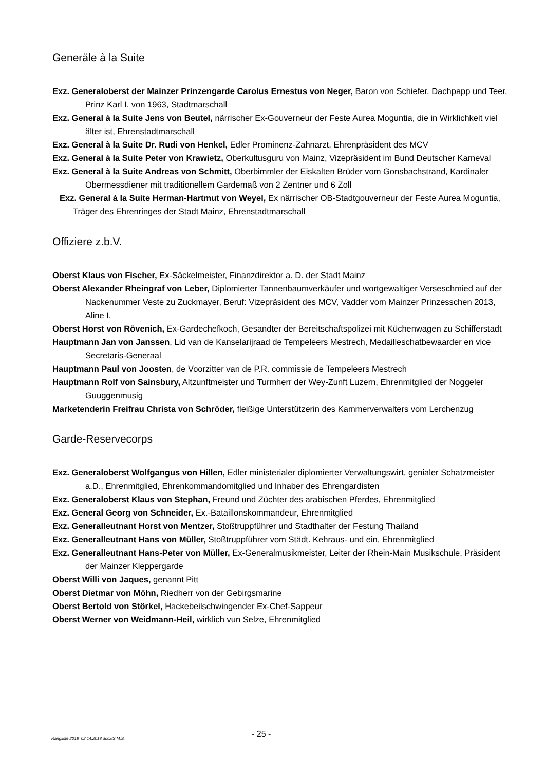Generäle à la Suite
Exz. Generaloberst der Mainzer Prinzengarde Carolus Ernestus von Neger, Baron von Schiefer, Dachpapp und Teer, Prinz Karl I. von 1963, Stadtmarschall
Exz. General à la Suite Jens von Beutel, närrischer Ex-Gouverneur der Feste Aurea Moguntia, die in Wirklichkeit viel älter ist, Ehrenstadtmarschall
Exz. General à la Suite Dr. Rudi von Henkel, Edler Prominenz-Zahnarzt, Ehrenpräsident des MCV
Exz. General à la Suite Peter von Krawietz, Oberkultusguru von Mainz, Vizepräsident im Bund Deutscher Karneval
Exz. General à la Suite Andreas von Schmitt, Oberbimmler der Eiskalten Brüder vom Gonsbachstrand, Kardinaler Obermessdiener mit traditionellem Gardemaß von 2 Zentner und 6 Zoll
Exz. General à la Suite Herman-Hartmut von Weyel, Ex närrischer OB-Stadtgouverneur der Feste Aurea Moguntia, Träger des Ehrenringes der Stadt Mainz, Ehrenstadtmarschall
Offiziere z.b.V.
Oberst Klaus von Fischer, Ex-Säckelmeister, Finanzdirektor a. D. der Stadt Mainz
Oberst Alexander Rheingraf von Leber, Diplomierter Tannenbaumverkäufer und wortgewaltiger Verseschmied auf der Nackenummer Veste zu Zuckmayer, Beruf: Vizepräsident des MCV, Vadder vom Mainzer Prinzesschen 2013, Aline I.
Oberst Horst von Rövenich, Ex-Gardechefkoch, Gesandter der Bereitschaftspolizei mit Küchenwagen zu Schifferstadt
Hauptmann Jan von Janssen, Lid van de Kanselarijraad de Tempeleers Mestrech, Medailleschatbewaarder en vice Secretaris-Generaal
Hauptmann Paul von Joosten, de Voorzitter van de P.R. commissie de Tempeleers Mestrech
Hauptmann Rolf von Sainsbury, Altzunftmeister und Turmherr der Wey-Zunft Luzern, Ehrenmitglied der Noggeler Guuggenmusig
Marketenderin Freifrau Christa von Schröder, fleißige Unterstützerin des Kammerverwalters vom Lerchenzug
Garde-Reservecorps
Exz. Generaloberst Wolfgangus von Hillen, Edler ministerialer diplomierter Verwaltungswirt, genialer Schatzmeister a.D., Ehrenmitglied, Ehrenkommandomitglied und Inhaber des Ehrengardisten
Exz. Generaloberst Klaus von Stephan, Freund und Züchter des arabischen Pferdes, Ehrenmitglied
Exz. General Georg von Schneider, Ex.-Bataillonskommandeur, Ehrenmitglied
Exz. Generalleutnant Horst von Mentzer, Stoßtruppführer und Stadthalter der Festung Thailand
Exz. Generalleutnant Hans von Müller, Stoßtruppführer vom Städt. Kehraus- und ein, Ehrenmitglied
Exz. Generalleutnant Hans-Peter von Müller, Ex-Generalmusikmeister, Leiter der Rhein-Main Musikschule, Präsident der Mainzer Kleppergarde
Oberst Willi von Jaques, genannt Pitt
Oberst Dietmar von Möhn, Riedherr von der Gebirgsmarine
Oberst Bertold von Störkel, Hackebeilschwingender Ex-Chef-Sappeur
Oberst Werner von Weidmann-Heil, wirklich vun Selze, Ehrenmitglied
Rangliste 2018_02.14.2018.docx/S.M.S. - 25 -